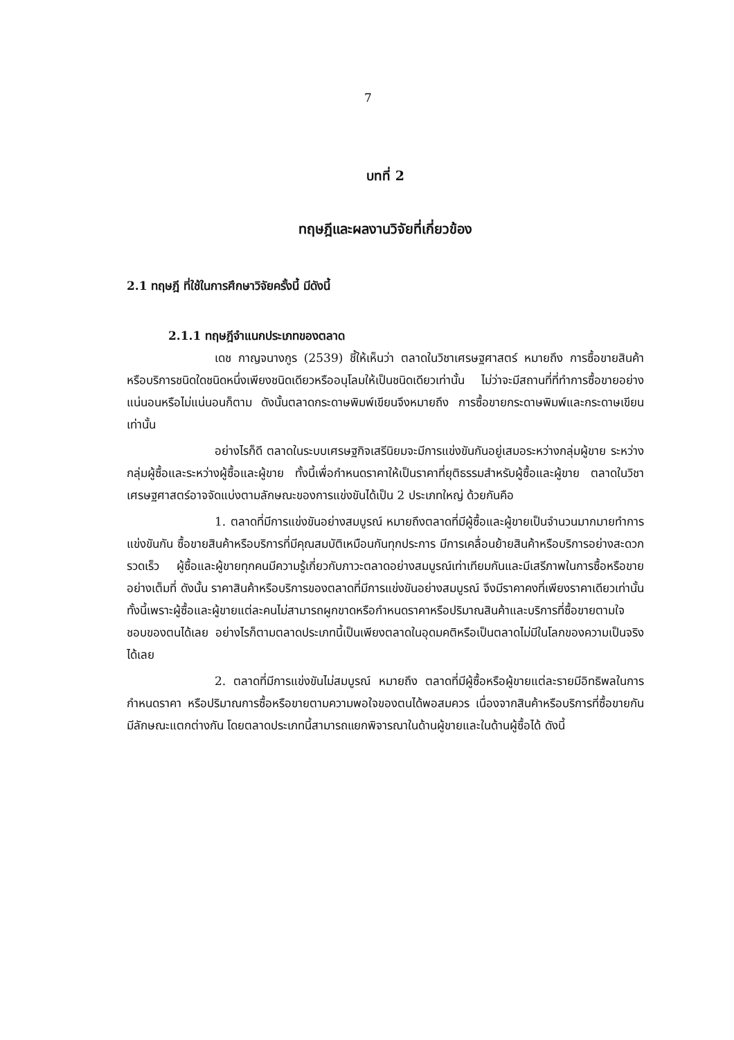7
บทที่ 2
ทฤษฎีและผลงานวิจัยที่เกี่ยวข้อง
2.1 ทฤษฎี ที่ใช้ในการศึกษาวิจัยครั้งนี้ มีดังนี้
2.1.1 ทฤษฎีจำแนกประเภทของตลาด
เดช กาญจนางกูร (2539) ชี้ให้เห็นว่า ตลาดในวิชาเศรษฐศาสตร์ หมายถึง การซื้อขายสินค้าหรือบริการชนิดใดชนิดหนึ่งเพียงชนิดเดียวหรืออนุโลมให้เป็นชนิดเดียวเท่านั้น ไม่ว่าจะมีสถานที่ที่ทำการซื้อขายอย่างแน่นอนหรือไม่แน่นอนก็ตาม ดังนั้นตลาดกระดาษพิมพ์เขียนจึงหมายถึง การซื้อขายกระดาษพิมพ์และกระดาษเขียนเท่านั้น
อย่างไรก็ดี ตลาดในระบบเศรษฐกิจเสรีนิยมจะมีการแข่งขันกันอยู่เสมอระหว่างกลุ่มผู้ขาย ระหว่างกลุ่มผู้ซื้อและระหว่างผู้ซื้อและผู้ขาย ทั้งนี้เพื่อกำหนดราคาให้เป็นราคาที่ยุติธรรมสำหรับผู้ซื้อและผู้ขาย ตลาดในวิชาเศรษฐศาสตร์อาจจัดแบ่งตามลักษณะของการแข่งขันได้เป็น 2 ประเภทใหญ่ ด้วยกันคือ
1. ตลาดที่มีการแข่งขันอย่างสมบูรณ์ หมายถึงตลาดที่มีผู้ซื้อและผู้ขายเป็นจำนวนมากมายทำการแข่งขันกัน ซื้อขายสินค้าหรือบริการที่มีคุณสมบัติเหมือนกันทุกประการ มีการเคลื่อนย้ายสินค้าหรือบริการอย่างสะดวกรวดเร็ว ผู้ซื้อและผู้ขายทุกคนมีความรู้เกี่ยวกับภาวะตลาดอย่างสมบูรณ์เท่าเทียมกันและมีเสรีภาพในการซื้อหรือขายอย่างเต็มที่ ดังนั้น ราคาสินค้าหรือบริการของตลาดที่มีการแข่งขันอย่างสมบูรณ์ จึงมีราคาคงที่เพียงราคาเดียวเท่านั้นทั้งนี้เพราะผู้ซื้อและผู้ขายแต่ละคนไม่สามารถผูกขาดหรือกำหนดราคาหรือปริมาณสินค้าและบริการที่ซื้อขายตามใจชอบของตนได้เลย อย่างไรก็ตามตลาดประเภทนี้เป็นเพียงตลาดในอุดมคติหรือเป็นตลาดไม่มีในโลกของความเป็นจริงได้เลย
2. ตลาดที่มีการแข่งขันไม่สมบูรณ์ หมายถึง ตลาดที่มีผู้ซื้อหรือผู้ขายแต่ละรายมีอิทธิพลในการกำหนดราคา หรือปริมาณการซื้อหรือขายตามความพอใจของตนได้พอสมควร เนื่องจากสินค้าหรือบริการที่ซื้อขายกันมีลักษณะแตกต่างกัน โดยตลาดประเภทนี้สามารถแยกพิจารณาในด้านผู้ขายและในด้านผู้ซื้อได้ ดังนี้